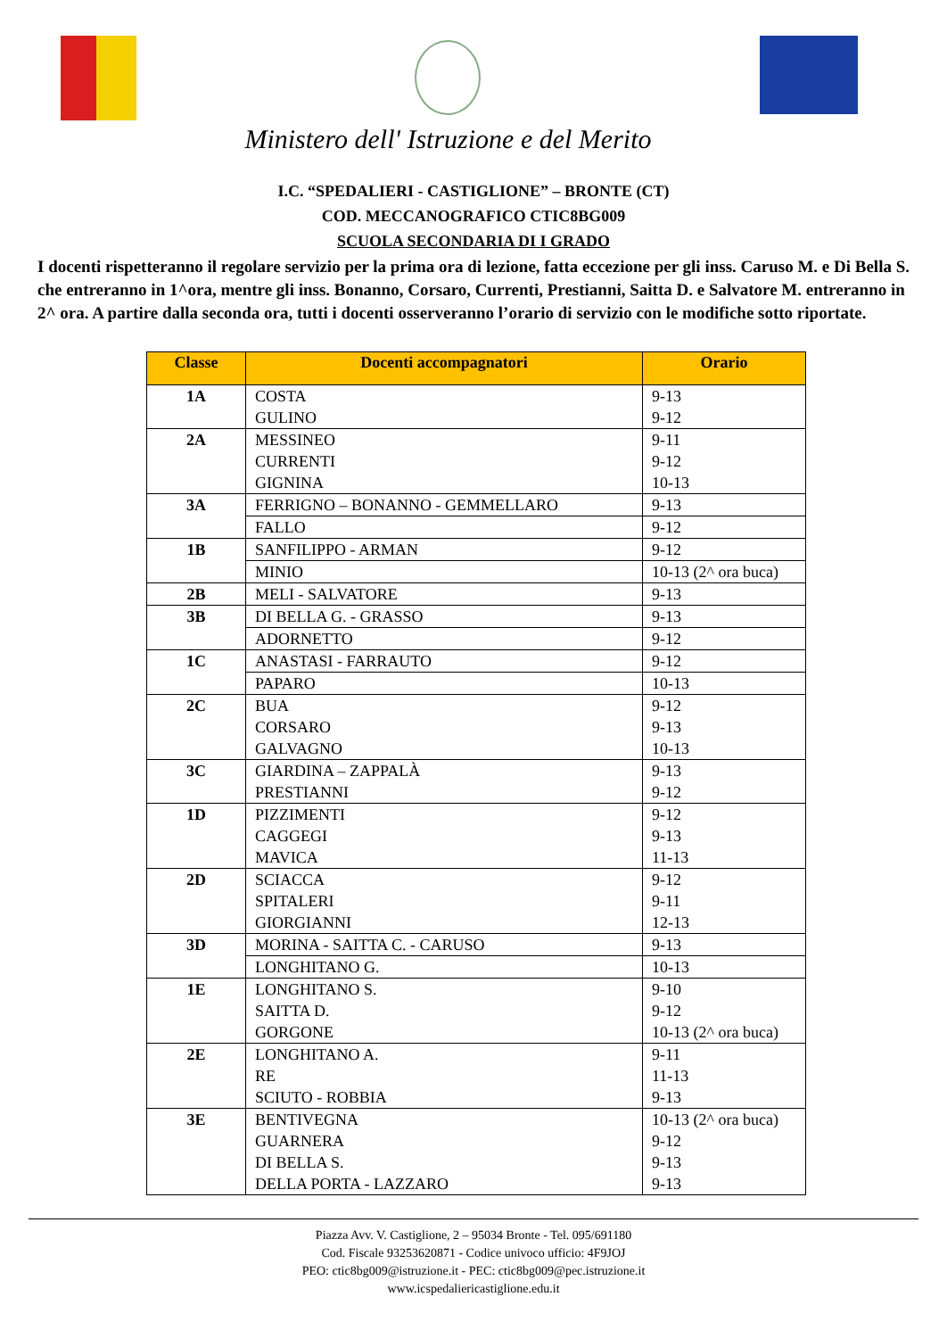Ministero dell' Istruzione e del Merito
I.C. “SPEDALIERI - CASTIGLIONE” – BRONTE (CT)
COD. MECCANOGRAFICO CTIC8BG009
SCUOLA SECONDARIA DI I GRADO
I docenti rispetteranno il regolare servizio per la prima ora di lezione, fatta eccezione per gli inss. Caruso M. e Di Bella S. che entreranno in 1^ora, mentre gli inss. Bonanno, Corsaro, Currenti, Prestianni, Saitta D. e Salvatore M. entreranno in 2^ ora. A partire dalla seconda ora, tutti i docenti osserveranno l’orario di servizio con le modifiche sotto riportate.
| Classe | Docenti accompagnatori | Orario |
| --- | --- | --- |
| 1A | COSTA GULINO | 9-13 9-12 |
| 2A | MESSINEO CURRENTI GIGNINA | 9-11 9-12 10-13 |
| 3A | FERRIGNO – BONANNO - GEMMELLARO | 9-13 |
| | FALLO | 9-12 |
| 1B | SANFILIPPO - ARMAN | 9-12 |
| | MINIO | 10-13 (2^ ora buca) |
| 2B | MELI - SALVATORE | 9-13 |
| 3B | DI BELLA G. - GRASSO | 9-13 |
| | ADORNETTO | 9-12 |
| 1C | ANASTASI - FARRAUTO | 9-12 |
| | PAPARO | 10-13 |
| 2C | BUA CORSARO GALVAGNO | 9-12 9-13 10-13 |
| 3C | GIARDINA – ZAPPALÀ PRESTIANNI | 9-13 9-12 |
| 1D | PIZZIMENTI CAGGEGI MAVICA | 9-12 9-13 11-13 |
| 2D | SCIACCA SPITALERI GIORGIANNI | 9-12 9-11 12-13 |
| 3D | MORINA - SAITTA C. - CARUSO | 9-13 |
| | LONGHITANO G. | 10-13 |
| 1E | LONGHITANO S. SAITTA D. GORGONE | 9-10 9-12 10-13 (2^ ora buca) |
| 2E | LONGHITANO A. RE SCIUTO - ROBBIA | 9-11 11-13 9-13 |
| 3E | BENTIVEGNA GUARNERA DI BELLA S. DELLA PORTA - LAZZARO | 10-13 (2^ ora buca) 9-12 9-13 9-13 |
Piazza Avv. V. Castiglione, 2 – 95034 Bronte - Tel. 095/691180
Cod. Fiscale 93253620871 - Codice univoco ufficio: 4F9JOJ
PEO: ctic8bg009@istruzione.it - PEC: ctic8bg009@pec.istruzione.it
www.icspedaliericastiglione.edu.it